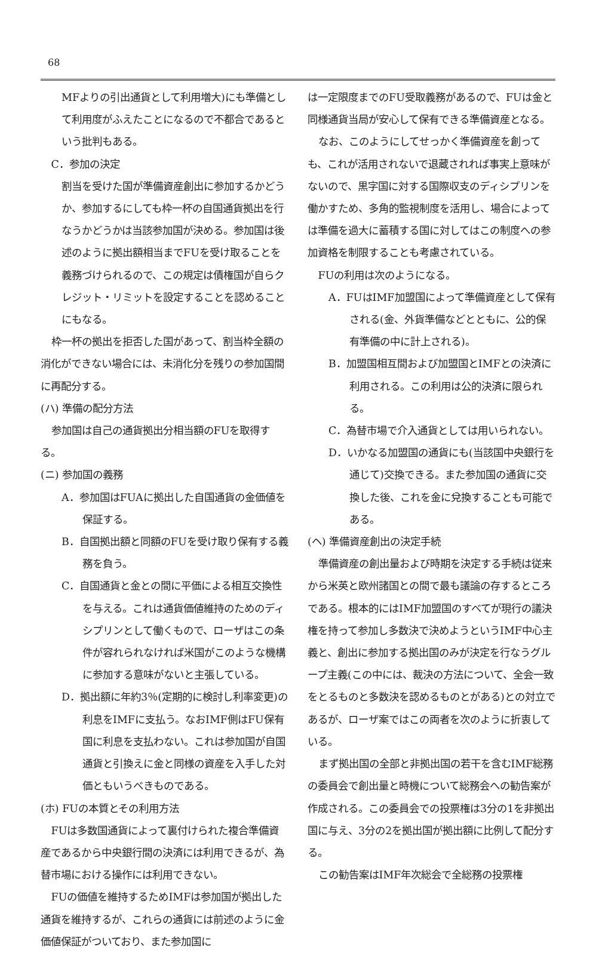68
MFよりの引出通貨として利用増大)にも準備として利用度がふえたことになるので不都合であるという批判もある。
C．参加の決定
割当を受けた国が準備資産創出に参加するかどうか、参加するにしても枠一杯の自国通貨拠出を行なうかどうかは当該参加国が決める。参加国は後述のように拠出額相当までFUを受け取ることを義務づけられるので、この規定は債権国が自らクレジット・リミットを設定することを認めることにもなる。
枠一杯の拠出を拒否した国があって、割当枠全額の消化ができない場合には、未消化分を残りの参加国間に再配分する。
(ハ) 準備の配分方法
参加国は自己の通貨拠出分相当額のFUを取得する。
(ニ) 参加国の義務
A．参加国はFUAに拠出した自国通貨の金価値を保証する。
B．自国拠出額と同額のFUを受け取り保有する義務を負う。
C．自国通貨と金との間に平価による相互交換性を与える。これは通貨価値維持のためのディシプリンとして働くもので、ローザはこの条件が容れられなければ米国がこのような機構に参加する意味がないと主張している。
D．拠出額に年約3％(定期的に検討し利率変更)の利息をIMFに支払う。なおIMF側はFU保有国に利息を支払わない。これは参加国が自国通貨と引換えに金と同様の資産を入手した対価ともいうべきものである。
(ホ) FUの本質とその利用方法
FUは多数国通貨によって裏付けられた複合準備資産であるから中央銀行間の決済には利用できるが、為替市場における操作には利用できない。
FUの価値を維持するためIMFは参加国が拠出した通貨を維持するが、これらの通貨には前述のように金価値保証がついており、また参加国に
は一定限度までのFU受取義務があるので、FUは金と同様通貨当局が安心して保有できる準備資産となる。
なお、このようにしてせっかく準備資産を創っても、これが活用されないで退蔵されれば事実上意味がないので、黒字国に対する国際収支のディシプリンを働かすため、多角的監視制度を活用し、場合によっては準備を過大に蓄積する国に対してはこの制度への参加資格を制限することも考慮されている。
FUの利用は次のようになる。
A．FUはIMF加盟国によって準備資産として保有される(金、外貨準備などとともに、公的保有準備の中に計上される)。
B．加盟国相互間および加盟国とIMFとの決済に利用される。この利用は公的決済に限られる。
C．為替市場で介入通貨としては用いられない。
D．いかなる加盟国の通貨にも(当該国中央銀行を通じて)交換できる。また参加国の通貨に交換した後、これを金に兌換することも可能である。
(ヘ) 準備資産創出の決定手続
準備資産の創出量および時期を決定する手続は従来から米英と欧州諸国との間で最も議論の存するところである。根本的にはIMF加盟国のすべてが現行の議決権を持って参加し多数決で決めようというIMF中心主義と、創出に参加する拠出国のみが決定を行なうグループ主義(この中には、裁決の方法について、全会一致をとるものと多数決を認めるものとがある)との対立であるが、ローザ案ではこの両者を次のように折衷している。
まず拠出国の全部と非拠出国の若干を含むIMF総務の委員会で創出量と時機について総務会への勧告案が作成される。この委員会での投票権は3分の1を非拠出国に与え、3分の2を拠出国が拠出額に比例して配分する。
この勧告案はIMF年次総会で全総務の投票権